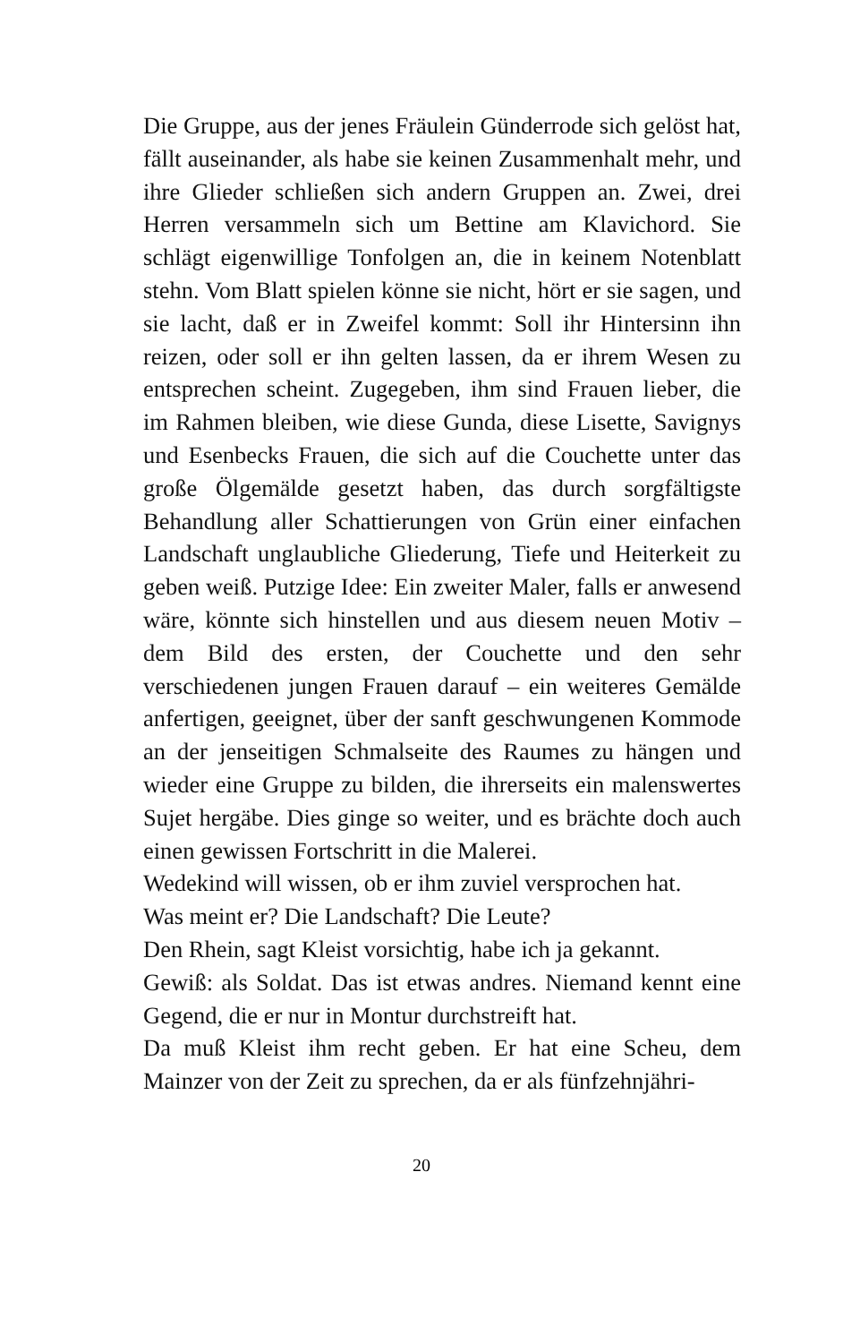Die Gruppe, aus der jenes Fräulein Günderrode sich gelöst hat, fällt auseinander, als habe sie keinen Zusammenhalt mehr, und ihre Glieder schließen sich andern Gruppen an. Zwei, drei Herren versammeln sich um Bettine am Klavichord. Sie schlägt eigenwillige Tonfolgen an, die in keinem Notenblatt stehn. Vom Blatt spielen könne sie nicht, hört er sie sagen, und sie lacht, daß er in Zweifel kommt: Soll ihr Hintersinn ihn reizen, oder soll er ihn gelten lassen, da er ihrem Wesen zu entsprechen scheint. Zugegeben, ihm sind Frauen lieber, die im Rahmen bleiben, wie diese Gunda, diese Lisette, Savignys und Esenbecks Frauen, die sich auf die Couchette unter das große Ölgemälde gesetzt haben, das durch sorgfältigste Behandlung aller Schattierungen von Grün einer einfachen Landschaft unglaubliche Gliederung, Tiefe und Heiterkeit zu geben weiß. Putzige Idee: Ein zweiter Maler, falls er anwesend wäre, könnte sich hinstellen und aus diesem neuen Motiv – dem Bild des ersten, der Couchette und den sehr verschiedenen jungen Frauen darauf – ein weiteres Gemälde anfertigen, geeignet, über der sanft geschwungenen Kommode an der jenseitigen Schmalseite des Raumes zu hängen und wieder eine Gruppe zu bilden, die ihrerseits ein malenswertes Sujet hergäbe. Dies ginge so weiter, und es brächte doch auch einen gewissen Fortschritt in die Malerei.
Wedekind will wissen, ob er ihm zuviel versprochen hat.
Was meint er? Die Landschaft? Die Leute?
Den Rhein, sagt Kleist vorsichtig, habe ich ja gekannt.
Gewiß: als Soldat. Das ist etwas andres. Niemand kennt eine Gegend, die er nur in Montur durchstreift hat.
Da muß Kleist ihm recht geben. Er hat eine Scheu, dem Mainzer von der Zeit zu sprechen, da er als fünfzehnjähri-
20